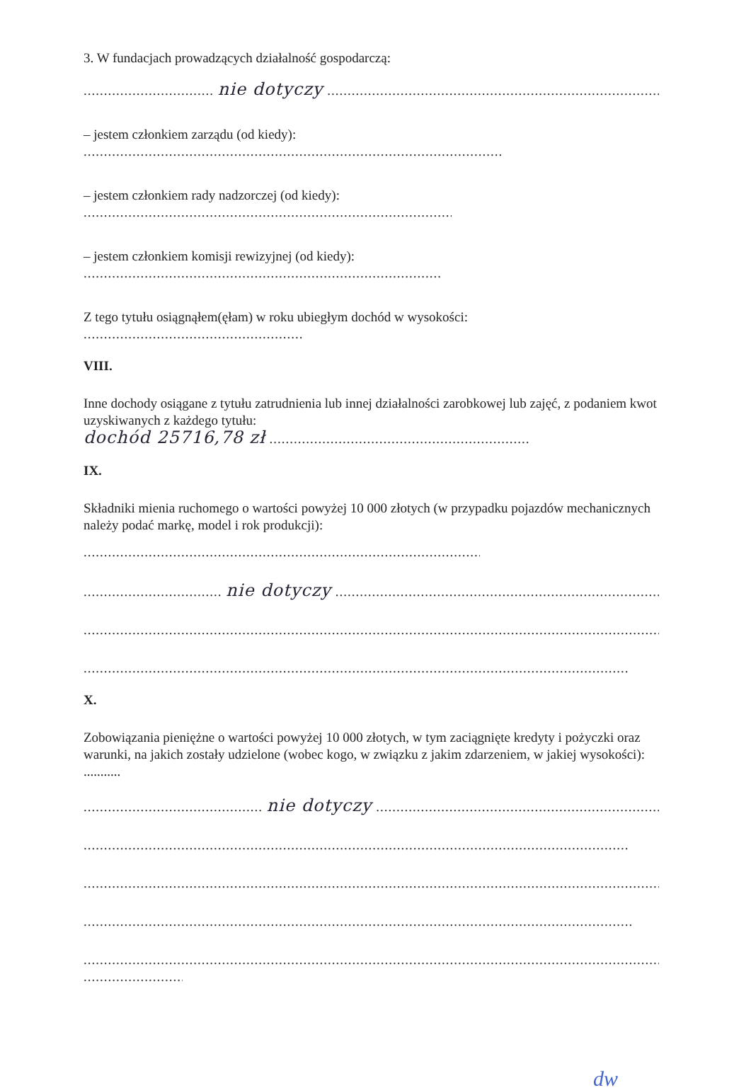3. W fundacjach prowadzących działalność gospodarczą:
................................ nie dotyczy ...........................................................................................
– jestem członkiem zarządu (od kiedy):
........................................................................................................................
– jestem członkiem rady nadzorczej (od kiedy):
........................................................................................................................
– jestem członkiem komisji rewizyjnej (od kiedy):
........................................................................................................................
Z tego tytułu osiągnąłem(ęłam) w roku ubiegłym dochód w wysokości:
........................................................................................................................
VIII.
Inne dochody osiągane z tytułu zatrudnienia lub innej działalności zarobkowej lub zajęć, z podaniem kwot uzyskiwanych z każdego tytułu:
dochód 25716,78 zł ...............................................................................
IX.
Składniki mienia ruchomego o wartości powyżej 10 000 złotych (w przypadku pojazdów mechanicznych należy podać markę, model i rok produkcji):
........................................................................................................................
.................................. nie dotyczy .....................................................................................................
.............................................................................................................................................................
.............................................................................................................................................................
X.
Zobowiązania pieniężne o wartości powyżej 10 000 złotych, w tym zaciągnięte kredyty i pożyczki oraz warunki, na jakich zostały udzielone (wobec kogo, w związku z jakim zdarzeniem, w jakiej wysokości): ...........
............................................ nie dotyczy ...............................................................................................
.............................................................................................................................................................
.............................................................................................................................................................
.............................................................................................................................................................
.............................................................................................................................................................
..................................
dw